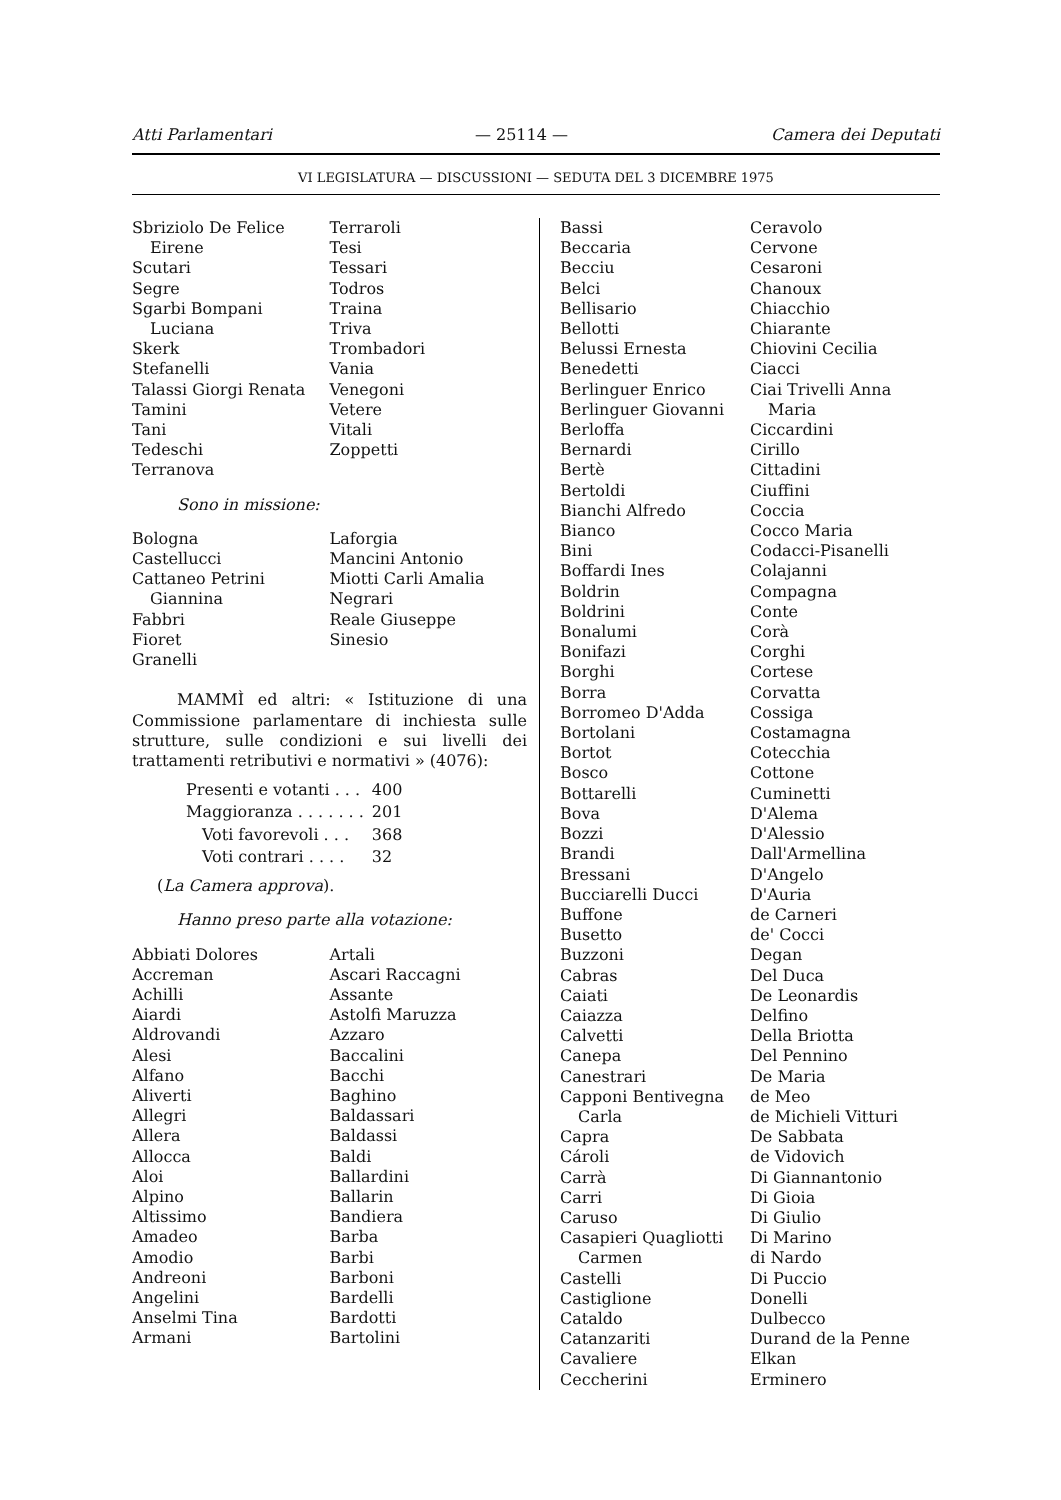Atti Parlamentari — 25114 — Camera dei Deputati
VI LEGISLATURA — DISCUSSIONI — SEDUTA DEL 3 DICEMBRE 1975
Sbriziolo De Felice
Eirene
Scutari
Segre
Sgarbi Bompani
Luciana
Skerk
Stefanelli
Talassi Giorgi Renata
Tamini
Tani
Tedeschi
Terranova
Terraroli
Tesi
Tessari
Todros
Traina
Triva
Trombadori
Vania
Venegoni
Vetere
Vitali
Zoppetti
Sono in missione:
Bologna
Castellucci
Cattaneo Petrini
Giannina
Fabbri
Fioret
Granelli
Laforgia
Mancini Antonio
Miotti Carli Amalia
Negrari
Reale Giuseppe
Sinesio
MAMMÌ ed altri: « Istituzione di una Commissione parlamentare di inchiesta sulle strutture, sulle condizioni e sui livelli dei trattamenti retributivi e normativi » (4076):
| Presenti e votanti . . . | 400 |
| Maggioranza . . . . . . . | 201 |
| Voti favorevoli . . . | 368 |
| Voti contrari . . . . | 32 |
(La Camera approva).
Hanno preso parte alla votazione:
Abbiati Dolores
Accreman
Achilli
Aiardi
Aldrovandi
Alesi
Alfano
Aliverti
Allegri
Allera
Allocca
Aloi
Alpino
Altissimo
Amadeo
Amodio
Andreoni
Angelini
Anselmi Tina
Armani
Artali
Ascari Raccagni
Assante
Astolfi Maruzza
Azzaro
Baccalini
Bacchi
Baghino
Baldassari
Baldassi
Baldi
Ballardini
Ballarin
Bandiera
Barba
Barbi
Barboni
Bardelli
Bardotti
Bartolini
Bassi
Beccaria
Becciu
Belci
Bellisario
Bellotti
Belussi Ernesta
Benedetti
Berlinguer Enrico
Berlinguer Giovanni
Berloffa
Bernardi
Bertè
Bertoldi
Bianchi Alfredo
Bianco
Bini
Boffardi Ines
Boldrin
Boldrini
Bonalumi
Bonifazi
Borghi
Borra
Borromeo D'Adda
Bortolani
Bortot
Bosco
Bottarelli
Bova
Bozzi
Brandi
Bressani
Bucciarelli Ducci
Buffone
Busetto
Buzzoni
Cabras
Caiati
Caiazza
Calvetti
Canepa
Canestrari
Capponi Bentivegna
Carla
Capra
Cároli
Carrà
Carri
Caruso
Casapieri Quagliotti
Carmen
Castelli
Castiglione
Cataldo
Catanzariti
Cavaliere
Ceccherini
Ceravolo
Cervone
Cesaroni
Chanoux
Chiacchio
Chiarante
Chiovini Cecilia
Ciacci
Ciai Trivelli Anna
Maria
Ciccardini
Cirillo
Cittadini
Ciuffini
Coccia
Cocco Maria
Codacci-Pisanelli
Colajanni
Compagna
Conte
Corà
Corghi
Cortese
Corvatta
Cossiga
Costamagna
Cotecchia
Cottone
Cuminetti
D'Alema
D'Alessio
Dall'Armellina
D'Angelo
D'Auria
de Carneri
de' Cocci
Degan
Del Duca
De Leonardis
Delfino
Della Briotta
Del Pennino
De Maria
de Meo
de Michieli Vitturi
De Sabbata
de Vidovich
Di Giannantonio
Di Gioia
Di Giulio
Di Marino
di Nardo
Di Puccio
Donelli
Dulbecco
Durand de la Penne
Elkan
Erminero